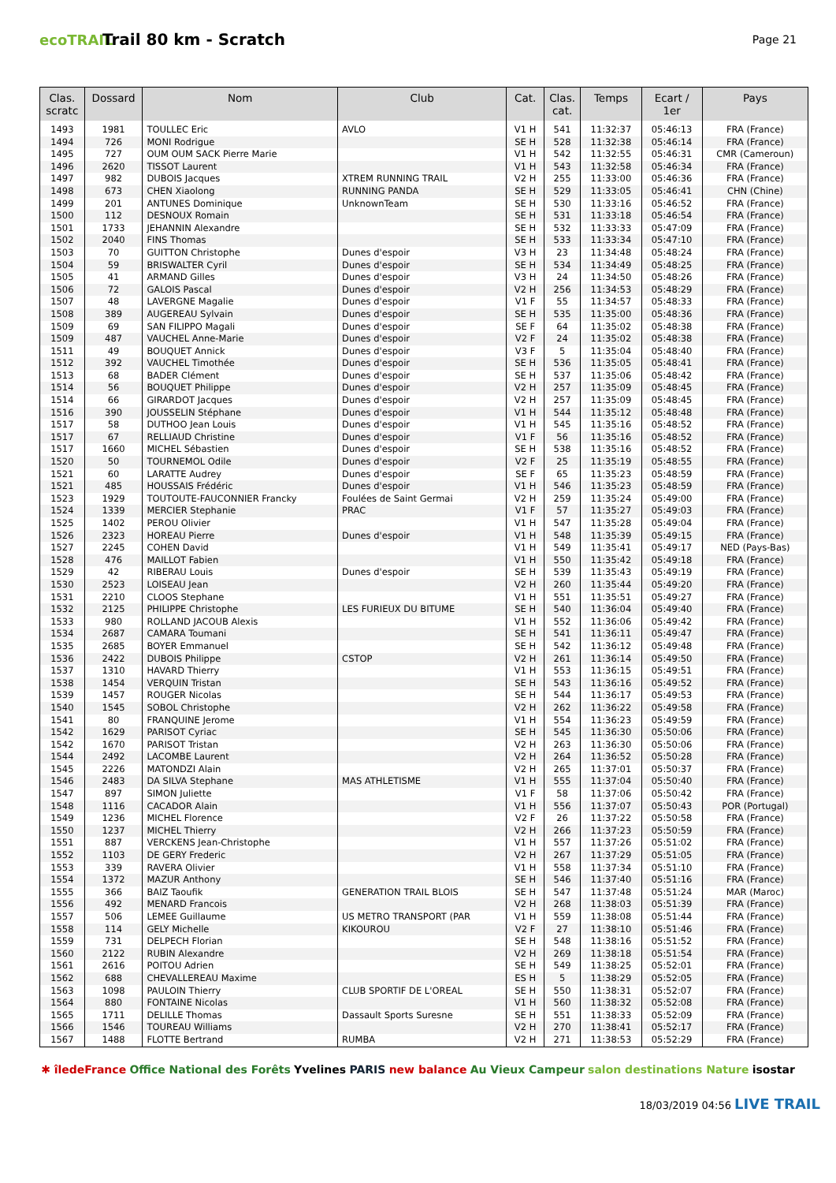ecoTRAIL
Trail 80 km - Scratch
Page 21
| Clas. scratc | Dossard | Nom | Club | Cat. | Clas. cat. | Temps | Ecart / 1er | Pays |
| --- | --- | --- | --- | --- | --- | --- | --- | --- |
| 1493 | 1981 | TOULLEC Eric | AVLO | V1 H | 541 | 11:32:37 | 05:46:13 | FRA (France) |
| 1494 | 726 | MONI Rodrigue | | SE H | 528 | 11:32:38 | 05:46:14 | FRA (France) |
| 1495 | 727 | OUM OUM SACK Pierre Marie | | V1 H | 542 | 11:32:55 | 05:46:31 | CMR (Cameroun) |
| 1496 | 2620 | TISSOT Laurent | | V1 H | 543 | 11:32:58 | 05:46:34 | FRA (France) |
| 1497 | 982 | DUBOIS Jacques | XTREM RUNNING TRAIL | V2 H | 255 | 11:33:00 | 05:46:36 | FRA (France) |
| 1498 | 673 | CHEN Xiaolong | RUNNING PANDA | SE H | 529 | 11:33:05 | 05:46:41 | CHN (Chine) |
| 1499 | 201 | ANTUNES Dominique | UnknownTeam | SE H | 530 | 11:33:16 | 05:46:52 | FRA (France) |
| 1500 | 112 | DESNOUX Romain | | SE H | 531 | 11:33:18 | 05:46:54 | FRA (France) |
| 1501 | 1733 | JEHANNIN Alexandre | | SE H | 532 | 11:33:33 | 05:47:09 | FRA (France) |
| 1502 | 2040 | FINS Thomas | | SE H | 533 | 11:33:34 | 05:47:10 | FRA (France) |
| 1503 | 70 | GUITTON Christophe | Dunes d'espoir | V3 H | 23 | 11:34:48 | 05:48:24 | FRA (France) |
| 1504 | 59 | BRISWALTER Cyril | Dunes d'espoir | SE H | 534 | 11:34:49 | 05:48:25 | FRA (France) |
| 1505 | 41 | ARMAND Gilles | Dunes d'espoir | V3 H | 24 | 11:34:50 | 05:48:26 | FRA (France) |
| 1506 | 72 | GALOIS Pascal | Dunes d'espoir | V2 H | 256 | 11:34:53 | 05:48:29 | FRA (France) |
| 1507 | 48 | LAVERGNE Magalie | Dunes d'espoir | V1 F | 55 | 11:34:57 | 05:48:33 | FRA (France) |
| 1508 | 389 | AUGEREAU Sylvain | Dunes d'espoir | SE H | 535 | 11:35:00 | 05:48:36 | FRA (France) |
| 1509 | 69 | SAN FILIPPO Magali | Dunes d'espoir | SE F | 64 | 11:35:02 | 05:48:38 | FRA (France) |
| 1509 | 487 | VAUCHEL Anne-Marie | Dunes d'espoir | V2 F | 24 | 11:35:02 | 05:48:38 | FRA (France) |
| 1511 | 49 | BOUQUET Annick | Dunes d'espoir | V3 F | 5 | 11:35:04 | 05:48:40 | FRA (France) |
| 1512 | 392 | VAUCHEL Timothée | Dunes d'espoir | SE H | 536 | 11:35:05 | 05:48:41 | FRA (France) |
| 1513 | 68 | BADER Clément | Dunes d'espoir | SE H | 537 | 11:35:06 | 05:48:42 | FRA (France) |
| 1514 | 56 | BOUQUET Philippe | Dunes d'espoir | V2 H | 257 | 11:35:09 | 05:48:45 | FRA (France) |
| 1514 | 66 | GIRARDOT Jacques | Dunes d'espoir | V2 H | 257 | 11:35:09 | 05:48:45 | FRA (France) |
| 1516 | 390 | JOUSSELIN Stéphane | Dunes d'espoir | V1 H | 544 | 11:35:12 | 05:48:48 | FRA (France) |
| 1517 | 58 | DUTHOO Jean Louis | Dunes d'espoir | V1 H | 545 | 11:35:16 | 05:48:52 | FRA (France) |
| 1517 | 67 | RELLIAUD Christine | Dunes d'espoir | V1 F | 56 | 11:35:16 | 05:48:52 | FRA (France) |
| 1517 | 1660 | MICHEL Sébastien | Dunes d'espoir | SE H | 538 | 11:35:16 | 05:48:52 | FRA (France) |
| 1520 | 50 | TOURNEMOL Odile | Dunes d'espoir | V2 F | 25 | 11:35:19 | 05:48:55 | FRA (France) |
| 1521 | 60 | LARATTE Audrey | Dunes d'espoir | SE F | 65 | 11:35:23 | 05:48:59 | FRA (France) |
| 1521 | 485 | HOUSSAIS Frédéric | Dunes d'espoir | V1 H | 546 | 11:35:23 | 05:48:59 | FRA (France) |
| 1523 | 1929 | TOUTOUTE-FAUCONNIER Francky | Foulées de Saint Germai | V2 H | 259 | 11:35:24 | 05:49:00 | FRA (France) |
| 1524 | 1339 | MERCIER Stephanie | PRAC | V1 F | 57 | 11:35:27 | 05:49:03 | FRA (France) |
| 1525 | 1402 | PEROU Olivier | | V1 H | 547 | 11:35:28 | 05:49:04 | FRA (France) |
| 1526 | 2323 | HOREAU Pierre | Dunes d'espoir | V1 H | 548 | 11:35:39 | 05:49:15 | FRA (France) |
| 1527 | 2245 | COHEN David | | V1 H | 549 | 11:35:41 | 05:49:17 | NED (Pays-Bas) |
| 1528 | 476 | MAILLOT Fabien | | V1 H | 550 | 11:35:42 | 05:49:18 | FRA (France) |
| 1529 | 42 | RIBERAU Louis | Dunes d'espoir | SE H | 539 | 11:35:43 | 05:49:19 | FRA (France) |
| 1530 | 2523 | LOISEAU Jean | | V2 H | 260 | 11:35:44 | 05:49:20 | FRA (France) |
| 1531 | 2210 | CLOOS Stephane | | V1 H | 551 | 11:35:51 | 05:49:27 | FRA (France) |
| 1532 | 2125 | PHILIPPE Christophe | LES FURIEUX DU BITUME | SE H | 540 | 11:36:04 | 05:49:40 | FRA (France) |
| 1533 | 980 | ROLLAND JACOUB Alexis | | V1 H | 552 | 11:36:06 | 05:49:42 | FRA (France) |
| 1534 | 2687 | CAMARA Toumani | | SE H | 541 | 11:36:11 | 05:49:47 | FRA (France) |
| 1535 | 2685 | BOYER Emmanuel | | SE H | 542 | 11:36:12 | 05:49:48 | FRA (France) |
| 1536 | 2422 | DUBOIS Philippe | CSTOP | V2 H | 261 | 11:36:14 | 05:49:50 | FRA (France) |
| 1537 | 1310 | HAVARD Thierry | | V1 H | 553 | 11:36:15 | 05:49:51 | FRA (France) |
| 1538 | 1454 | VERQUIN Tristan | | SE H | 543 | 11:36:16 | 05:49:52 | FRA (France) |
| 1539 | 1457 | ROUGER Nicolas | | SE H | 544 | 11:36:17 | 05:49:53 | FRA (France) |
| 1540 | 1545 | SOBOL Christophe | | V2 H | 262 | 11:36:22 | 05:49:58 | FRA (France) |
| 1541 | 80 | FRANQUINE Jerome | | V1 H | 554 | 11:36:23 | 05:49:59 | FRA (France) |
| 1542 | 1629 | PARISOT Cyriac | | SE H | 545 | 11:36:30 | 05:50:06 | FRA (France) |
| 1542 | 1670 | PARISOT Tristan | | V2 H | 263 | 11:36:30 | 05:50:06 | FRA (France) |
| 1544 | 2492 | LACOMBE Laurent | | V2 H | 264 | 11:36:52 | 05:50:28 | FRA (France) |
| 1545 | 2226 | MATONDZI Alain | | V2 H | 265 | 11:37:01 | 05:50:37 | FRA (France) |
| 1546 | 2483 | DA SILVA Stephane | MAS ATHLETISME | V1 H | 555 | 11:37:04 | 05:50:40 | FRA (France) |
| 1547 | 897 | SIMON Juliette | | V1 F | 58 | 11:37:06 | 05:50:42 | FRA (France) |
| 1548 | 1116 | CACADOR Alain | | V1 H | 556 | 11:37:07 | 05:50:43 | POR (Portugal) |
| 1549 | 1236 | MICHEL Florence | | V2 F | 26 | 11:37:22 | 05:50:58 | FRA (France) |
| 1550 | 1237 | MICHEL Thierry | | V2 H | 266 | 11:37:23 | 05:50:59 | FRA (France) |
| 1551 | 887 | VERCKENS Jean-Christophe | | V1 H | 557 | 11:37:26 | 05:51:02 | FRA (France) |
| 1552 | 1103 | DE GERY Frederic | | V2 H | 267 | 11:37:29 | 05:51:05 | FRA (France) |
| 1553 | 339 | RAVERA Olivier | | V1 H | 558 | 11:37:34 | 05:51:10 | FRA (France) |
| 1554 | 1372 | MAZUR Anthony | | SE H | 546 | 11:37:40 | 05:51:16 | FRA (France) |
| 1555 | 366 | BAIZ Taoufik | GENERATION TRAIL BLOIS | SE H | 547 | 11:37:48 | 05:51:24 | MAR (Maroc) |
| 1556 | 492 | MENARD Francois | | V2 H | 268 | 11:38:03 | 05:51:39 | FRA (France) |
| 1557 | 506 | LEMEE Guillaume | US METRO TRANSPORT (PAR | V1 H | 559 | 11:38:08 | 05:51:44 | FRA (France) |
| 1558 | 114 | GELY Michelle | KIKOUROU | V2 F | 27 | 11:38:10 | 05:51:46 | FRA (France) |
| 1559 | 731 | DELPECH Florian | | SE H | 548 | 11:38:16 | 05:51:52 | FRA (France) |
| 1560 | 2122 | RUBIN Alexandre | | V2 H | 269 | 11:38:18 | 05:51:54 | FRA (France) |
| 1561 | 2616 | POITOU Adrien | | SE H | 549 | 11:38:25 | 05:52:01 | FRA (France) |
| 1562 | 688 | CHEVALLEREAU Maxime | | ES H | 5 | 11:38:29 | 05:52:05 | FRA (France) |
| 1563 | 1098 | PAULOIN Thierry | CLUB SPORTIF DE L'OREAL | SE H | 550 | 11:38:31 | 05:52:07 | FRA (France) |
| 1564 | 880 | FONTAINE Nicolas | | V1 H | 560 | 11:38:32 | 05:52:08 | FRA (France) |
| 1565 | 1711 | DELILLE Thomas | Dassault Sports Suresne | SE H | 551 | 11:38:33 | 05:52:09 | FRA (France) |
| 1566 | 1546 | TOUREAU Williams | | V2 H | 270 | 11:38:41 | 05:52:17 | FRA (France) |
| 1567 | 1488 | FLOTTE Bertrand | RUMBA | V2 H | 271 | 11:38:53 | 05:52:29 | FRA (France) |
✱ îledeFrance Office National des Forêts Yvelines PARIS new balance Au Vieux Campeur salon destinations Nature isostar
18/03/2019 04:56 LIVE TRAIL